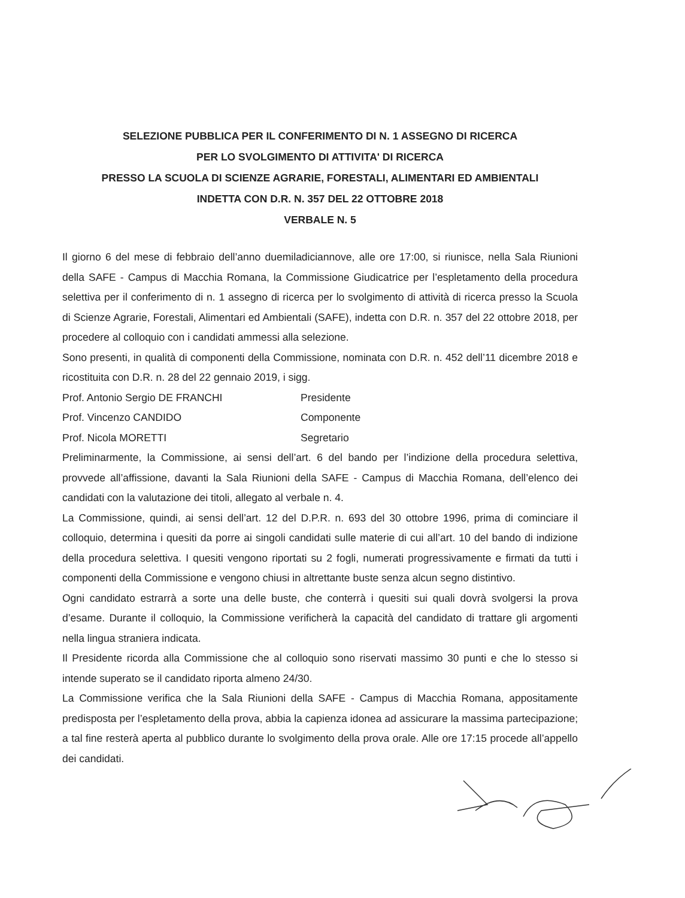SELEZIONE PUBBLICA PER IL CONFERIMENTO DI N. 1 ASSEGNO DI RICERCA
PER LO SVOLGIMENTO DI ATTIVITA' DI RICERCA
PRESSO LA SCUOLA DI SCIENZE AGRARIE, FORESTALI, ALIMENTARI ED AMBIENTALI
INDETTA CON D.R. N. 357 DEL 22 OTTOBRE 2018
VERBALE N. 5
Il giorno 6 del mese di febbraio dell’anno duemiladiciannove, alle ore 17:00, si riunisce, nella Sala Riunioni della SAFE - Campus di Macchia Romana, la Commissione Giudicatrice per l’espletamento della procedura selettiva per il conferimento di n. 1 assegno di ricerca per lo svolgimento di attività di ricerca presso la Scuola di Scienze Agrarie, Forestali, Alimentari ed Ambientali (SAFE), indetta con D.R. n. 357 del 22 ottobre 2018, per procedere al colloquio con i candidati ammessi alla selezione.
Sono presenti, in qualità di componenti della Commissione, nominata con D.R. n. 452 dell’11 dicembre 2018 e ricostituita con D.R. n. 28 del 22 gennaio 2019, i sigg.
Prof. Antonio Sergio DE FRANCHI Presidente
Prof. Vincenzo CANDIDO Componente
Prof. Nicola MORETTI Segretario
Preliminarmente, la Commissione, ai sensi dell’art. 6 del bando per l’indizione della procedura selettiva, provvede all’affissione, davanti la Sala Riunioni della SAFE - Campus di Macchia Romana, dell’elenco dei candidati con la valutazione dei titoli, allegato al verbale n. 4.
La Commissione, quindi, ai sensi dell’art. 12 del D.P.R. n. 693 del 30 ottobre 1996, prima di cominciare il colloquio, determina i quesiti da porre ai singoli candidati sulle materie di cui all’art. 10 del bando di indizione della procedura selettiva. I quesiti vengono riportati su 2 fogli, numerati progressivamente e firmati da tutti i componenti della Commissione e vengono chiusi in altrettante buste senza alcun segno distintivo.
Ogni candidato estrarrà a sorte una delle buste, che conterrà i quesiti sui quali dovrà svolgersi la prova d’esame. Durante il colloquio, la Commissione verificherà la capacità del candidato di trattare gli argomenti nella lingua straniera indicata.
Il Presidente ricorda alla Commissione che al colloquio sono riservati massimo 30 punti e che lo stesso si intende superato se il candidato riporta almeno 24/30.
La Commissione verifica che la Sala Riunioni della SAFE - Campus di Macchia Romana, appositamente predisposta per l’espletamento della prova, abbia la capienza idonea ad assicurare la massima partecipazione; a tal fine resterà aperta al pubblico durante lo svolgimento della prova orale. Alle ore 17:15 procede all’appello dei candidati.